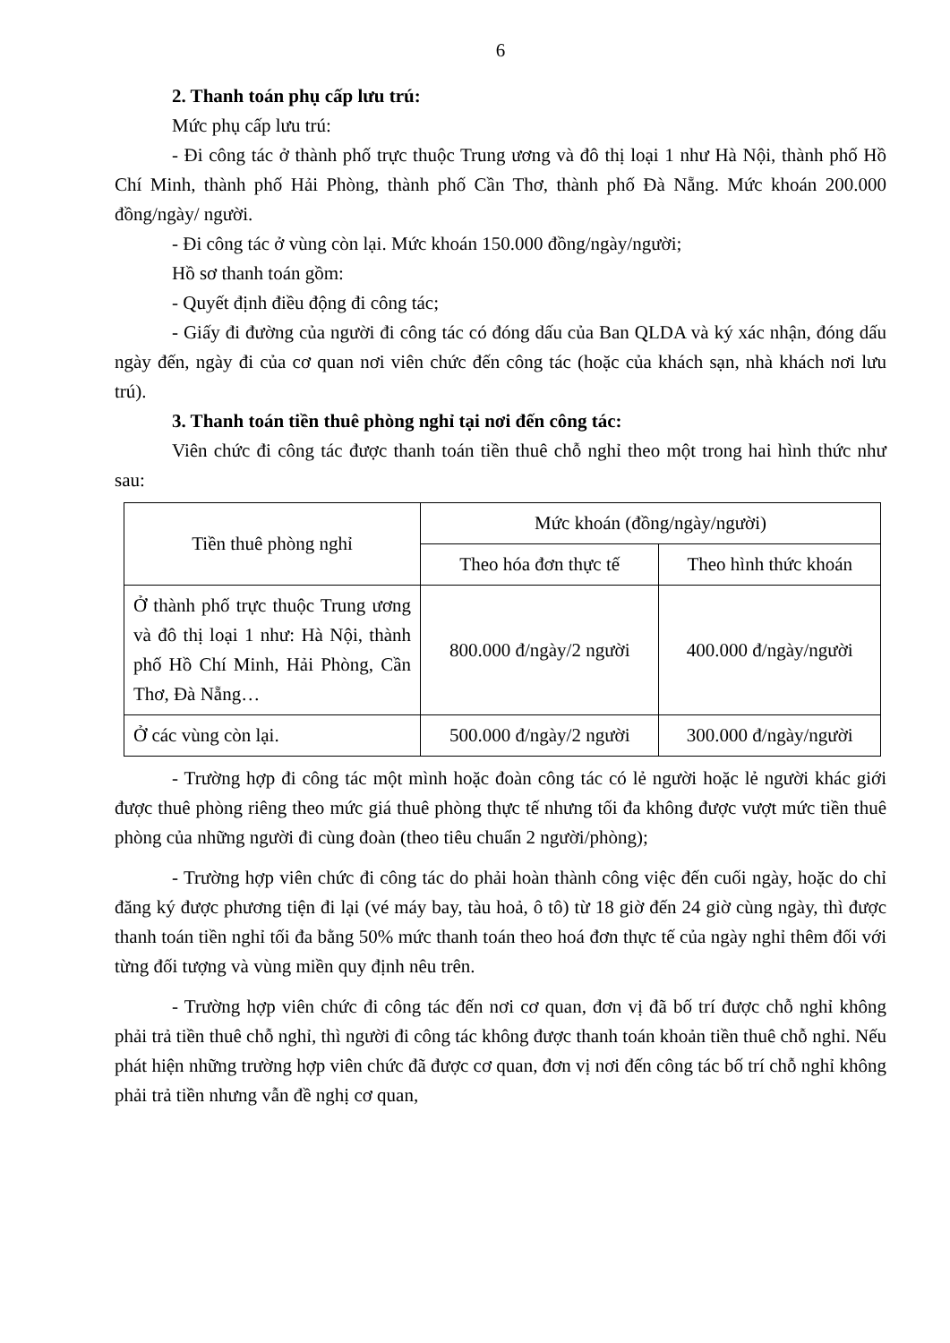6
2. Thanh toán phụ cấp lưu trú:
Mức phụ cấp lưu trú:
- Đi công tác ở thành phố trực thuộc Trung ương và đô thị loại 1 như Hà Nội, thành phố Hồ Chí Minh, thành phố Hải Phòng, thành phố Cần Thơ, thành phố Đà Nẵng. Mức khoán 200.000 đồng/ngày/ người.
- Đi công tác ở vùng còn lại. Mức khoán 150.000 đồng/ngày/người;
Hồ sơ thanh toán gồm:
- Quyết định điều động đi công tác;
- Giấy đi đường của người đi công tác có đóng dấu của Ban QLDA và ký xác nhận, đóng dấu ngày đến, ngày đi của cơ quan nơi viên chức đến công tác (hoặc của khách sạn, nhà khách nơi lưu trú).
3. Thanh toán tiền thuê phòng nghỉ tại nơi đến công tác:
Viên chức đi công tác được thanh toán tiền thuê chỗ nghỉ theo một trong hai hình thức như sau:
| Tiền thuê phòng nghỉ | Mức khoán (đồng/ngày/người) | |
| --- | --- | --- |
| | Theo hóa đơn thực tế | Theo hình thức khoán |
| Ở thành phố trực thuộc Trung ương và đô thị loại 1 như: Hà Nội, thành phố Hồ Chí Minh, Hải Phòng, Cần Thơ, Đà Nẵng… | 800.000 đ/ngày/2 người | 400.000 đ/ngày/người |
| Ở các vùng còn lại. | 500.000 đ/ngày/2 người | 300.000 đ/ngày/người |
- Trường hợp đi công tác một mình hoặc đoàn công tác có lẻ người hoặc lẻ người khác giới được thuê phòng riêng theo mức giá thuê phòng thực tế nhưng tối đa không được vượt mức tiền thuê phòng của những người đi cùng đoàn (theo tiêu chuẩn 2 người/phòng);
- Trường hợp viên chức đi công tác do phải hoàn thành công việc đến cuối ngày, hoặc do chỉ đăng ký được phương tiện đi lại (vé máy bay, tàu hoả, ô tô) từ 18 giờ đến 24 giờ cùng ngày, thì được thanh toán tiền nghỉ tối đa bằng 50% mức thanh toán theo hoá đơn thực tế của ngày nghỉ thêm đối với từng đối tượng và vùng miền quy định nêu trên.
- Trường hợp viên chức đi công tác đến nơi cơ quan, đơn vị đã bố trí được chỗ nghỉ không phải trả tiền thuê chỗ nghỉ, thì người đi công tác không được thanh toán khoản tiền thuê chỗ nghỉ. Nếu phát hiện những trường hợp viên chức đã được cơ quan, đơn vị nơi đến công tác bố trí chỗ nghỉ không phải trả tiền nhưng vẫn đề nghị cơ quan,